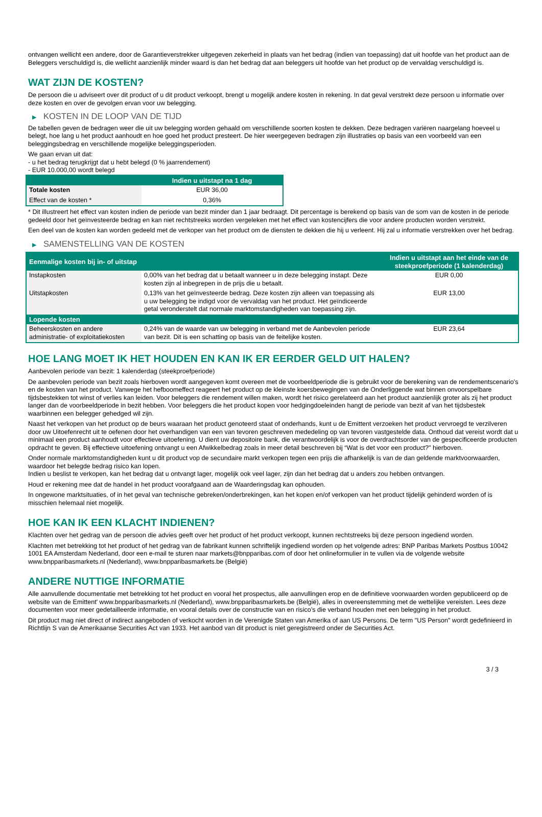ontvangen wellicht een andere, door de Garantieverstrekker uitgegeven zekerheid in plaats van het bedrag (indien van toepassing) dat uit hoofde van het product aan de Beleggers verschuldigd is, die wellicht aanzienlijk minder waard is dan het bedrag dat aan beleggers uit hoofde van het product op de vervaldag verschuldigd is.
WAT ZIJN DE KOSTEN?
De persoon die u adviseert over dit product of u dit product verkoopt, brengt u mogelijk andere kosten in rekening. In dat geval verstrekt deze persoon u informatie over deze kosten en over de gevolgen ervan voor uw belegging.
▶ KOSTEN IN DE LOOP VAN DE TIJD
De tabellen geven de bedragen weer die uit uw belegging worden gehaald om verschillende soorten kosten te dekken. Deze bedragen variëren naargelang hoeveel u belegt, hoe lang u het product aanhoudt en hoe goed het product presteert. De hier weergegeven bedragen zijn illustraties op basis van een voorbeeld van een beleggingsbedrag en verschillende mogelijke beleggingsperioden.
We gaan ervan uit dat:
- u het bedrag terugkrijgt dat u hebt belegd (0 % jaarrendement)
- EUR 10.000,00 wordt belegd
| | Indien u uitstapt na 1 dag |
| --- | --- |
| Totale kosten | EUR 36,00 |
| Effect van de kosten * | 0,36% |
* Dit illustreert het effect van kosten indien de periode van bezit minder dan 1 jaar bedraagt. Dit percentage is berekend op basis van de som van de kosten in de periode gedeeld door het geïnvesteerde bedrag en kan niet rechtstreeks worden vergeleken met het effect van kostencijfers die voor andere producten worden verstrekt.
Een deel van de kosten kan worden gedeeld met de verkoper van het product om de diensten te dekken die hij u verleent. Hij zal u informatie verstrekken over het bedrag.
▶ SAMENSTELLING VAN DE KOSTEN
| Eenmalige kosten bij in- of uitstap | | Indien u uitstapt aan het einde van de steekproefperiode (1 kalenderdag) |
| --- | --- | --- |
| Instapkosten | 0,00% van het bedrag dat u betaalt wanneer u in deze belegging instapt. Deze kosten zijn al inbegrepen in de prijs die u betaalt. | EUR 0,00 |
| Uitstapkosten | 0,13% van het geïnvesteerde bedrag. Deze kosten zijn alleen van toepassing als u uw belegging be indigd voor de vervaldag van het product. Het geïndiceerde getal veronderstelt dat normale marktomstandigheden van toepassing zijn. | EUR 13,00 |
| Lopende kosten | | |
| Beheerskosten en andere administratie- of exploitatiekosten | 0,24% van de waarde van uw belegging in verband met de Aanbevolen periode van bezit. Dit is een schatting op basis van de feitelijke kosten. | EUR 23,64 |
HOE LANG MOET IK HET HOUDEN EN KAN IK ER EERDER GELD UIT HALEN?
Aanbevolen periode van bezit: 1 kalenderdag (steekproefperiode)
De aanbevolen periode van bezit zoals hierboven wordt aangegeven komt overeen met de voorbeeldperiode die is gebruikt voor de berekening van de rendementscenario's en de kosten van het product. Vanwege het hefboomeffect reageert het product op de kleinste koersbewegingen van de Onderliggende wat binnen onvoorspelbare tijdsbestekken tot winst of verlies kan leiden. Voor beleggers die rendement willen maken, wordt het risico gerelateerd aan het product aanzienlijk groter als zij het product langer dan de voorbeeldperiode in bezit hebben. Voor beleggers die het product kopen voor hedgingdoeleinden hangt de periode van bezit af van het tijdsbestek waarbinnen een belegger gehedged wil zijn.
Naast het verkopen van het product op de beurs waaraan het product genoteerd staat of onderhands, kunt u de Emittent verzoeken het product vervroegd te verzilveren door uw Uitoefenrecht uit te oefenen door het overhandigen van een van tevoren geschreven mededeling op van tevoren vastgestelde data. Onthoud dat vereist wordt dat u minimaal een product aanhoudt voor effectieve uitoefening. U dient uw depositoire bank, die verantwoordelijk is voor de overdrachtsorder van de gespecificeerde producten opdracht te geven. Bij effectieve uitoefening ontvangt u een Afwikkelbedrag zoals in meer detail beschreven bij “Wat is det voor een product?" hierboven.
Onder normale marktomstandigheden kunt u dit product vop de secundaire markt verkopen tegen een prijs die afhankelijk is van de dan geldende marktvoorwaarden, waardoor het belegde bedrag risico kan lopen.
Indien u beslist te verkopen, kan het bedrag dat u ontvangt lager, mogelijk ook veel lager, zijn dan het bedrag dat u anders zou hebben ontvangen.
Houd er rekening mee dat de handel in het product voorafgaand aan de Waarderingsdag kan ophouden.
In ongewone marktsituaties, of in het geval van technische gebreken/onderbrekingen, kan het kopen en/of verkopen van het product tijdelijk gehinderd worden of is misschien helemaal niet mogelijk.
HOE KAN IK EEN KLACHT INDIENEN?
Klachten over het gedrag van de persoon die advies geeft over het product of het product verkoopt, kunnen rechtstreeks bij deze persoon ingediend worden.
Klachten met betrekking tot het product of het gedrag van de fabrikant kunnen schriftelijk ingediend worden op het volgende adres: BNP Paribas Markets Postbus 10042 1001 EA Amsterdam Nederland, door een e-mail te sturen naar markets@bnpparibas.com of door het onlineformulier in te vullen via de volgende website www.bnpparibasmarkets.nl (Nederland), www.bnpparibasmarkets.be (België)
ANDERE NUTTIGE INFORMATIE
Alle aanvullende documentatie met betrekking tot het product en vooral het prospectus, alle aanvullingen erop en de definitieve voorwaarden worden gepubliceerd op de website van de Emittent' www.bnpparibasmarkets.nl (Nederland), www.bnpparibasmarkets.be (België), alles in overeenstemming met de wettelijke vereisten. Lees deze documenten voor meer gedetailleerde informatie, en vooral details over de constructie van en risico’s die verband houden met een belegging in het product.
Dit product mag niet direct of indirect aangeboden of verkocht worden in de Verenigde Staten van Amerika of aan US Persons. De term "US Person" wordt gedefinieerd in Richtlijn S van de Amerikaanse Securities Act van 1933. Het aanbod van dit product is niet geregistreerd onder de Securities Act.
3 / 3